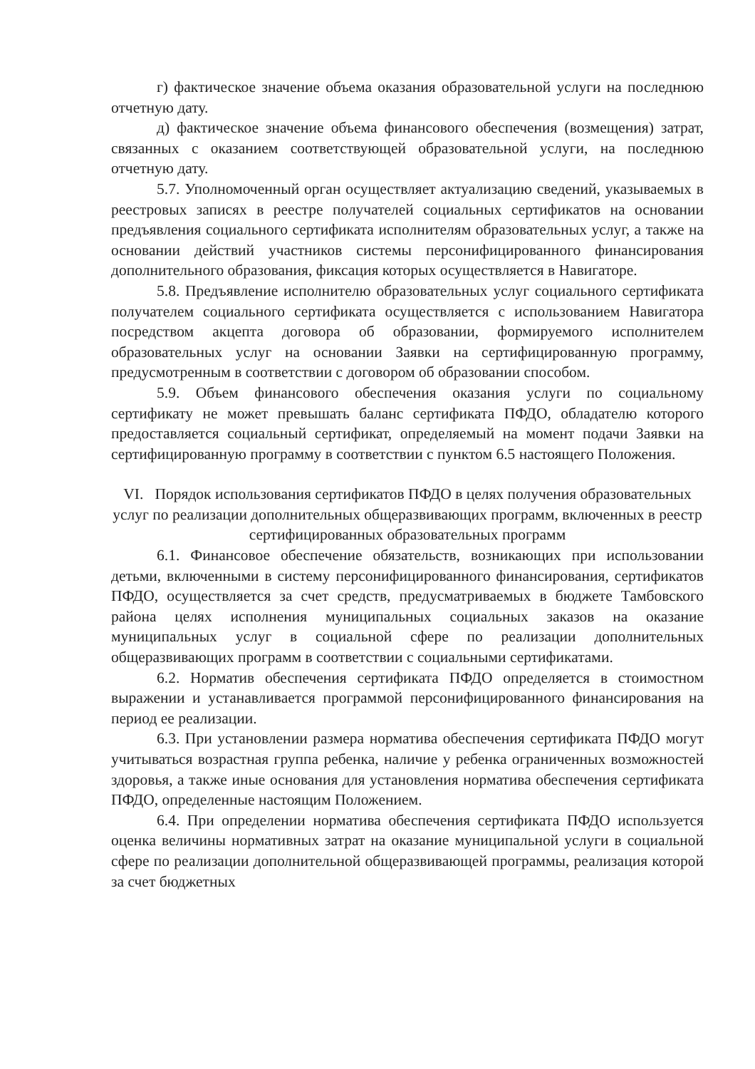г) фактическое значение объема оказания образовательной услуги на последнюю отчетную дату.
д) фактическое значение объема финансового обеспечения (возмещения) затрат, связанных с оказанием соответствующей образовательной услуги, на последнюю отчетную дату.
5.7. Уполномоченный орган осуществляет актуализацию сведений, указываемых в реестровых записях в реестре получателей социальных сертификатов на основании предъявления социального сертификата исполнителям образовательных услуг, а также на основании действий участников системы персонифицированного финансирования дополнительного образования, фиксация которых осуществляется в Навигаторе.
5.8. Предъявление исполнителю образовательных услуг социального сертификата получателем социального сертификата осуществляется с использованием Навигатора посредством акцепта договора об образовании, формируемого исполнителем образовательных услуг на основании Заявки на сертифицированную программу, предусмотренным в соответствии с договором об образовании способом.
5.9. Объем финансового обеспечения оказания услуги по социальному сертификату не может превышать баланс сертификата ПФДО, обладателю которого предоставляется социальный сертификат, определяемый на момент подачи Заявки на сертифицированную программу в соответствии с пунктом 6.5 настоящего Положения.
VI. Порядок использования сертификатов ПФДО в целях получения образовательных услуг по реализации дополнительных общеразвивающих программ, включенных в реестр сертифицированных образовательных программ
6.1. Финансовое обеспечение обязательств, возникающих при использовании детьми, включенными в систему персонифицированного финансирования, сертификатов ПФДО, осуществляется за счет средств, предусматриваемых в бюджете Тамбовского района целях исполнения муниципальных социальных заказов на оказание муниципальных услуг в социальной сфере по реализации дополнительных общеразвивающих программ в соответствии с социальными сертификатами.
6.2. Норматив обеспечения сертификата ПФДО определяется в стоимостном выражении и устанавливается программой персонифицированного финансирования на период ее реализации.
6.3. При установлении размера норматива обеспечения сертификата ПФДО могут учитываться возрастная группа ребенка, наличие у ребенка ограниченных возможностей здоровья, а также иные основания для установления норматива обеспечения сертификата ПФДО, определенные настоящим Положением.
6.4. При определении норматива обеспечения сертификата ПФДО используется оценка величины нормативных затрат на оказание муниципальной услуги в социальной сфере по реализации дополнительной общеразвивающей программы, реализация которой за счет бюджетных